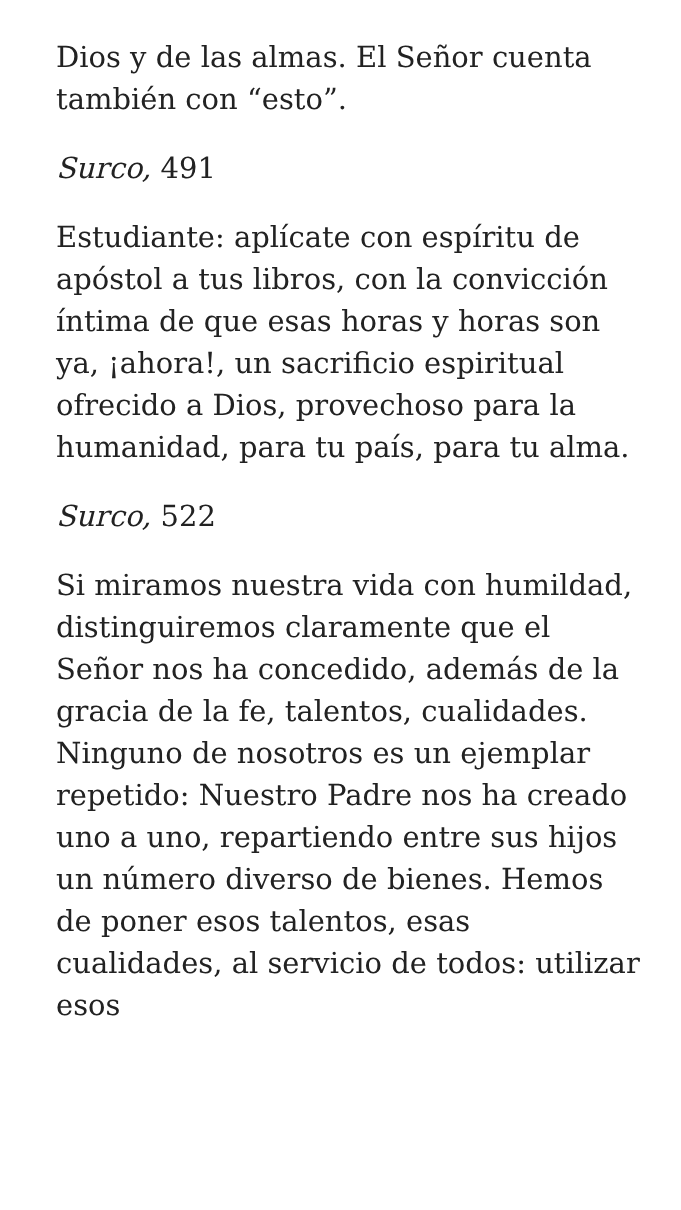Dios y de las almas. El Señor cuenta también con “esto”.
Surco, 491
Estudiante: aplícate con espíritu de apóstol a tus libros, con la convicción íntima de que esas horas y horas son ya, ¡ahora!, un sacrificio espiritual ofrecido a Dios, provechoso para la humanidad, para tu país, para tu alma.
Surco, 522
Si miramos nuestra vida con humildad, distinguiremos claramente que el Señor nos ha concedido, además de la gracia de la fe, talentos, cualidades. Ninguno de nosotros es un ejemplar repetido: Nuestro Padre nos ha creado uno a uno, repartiendo entre sus hijos un número diverso de bienes. Hemos de poner esos talentos, esas cualidades, al servicio de todos: utilizar esos